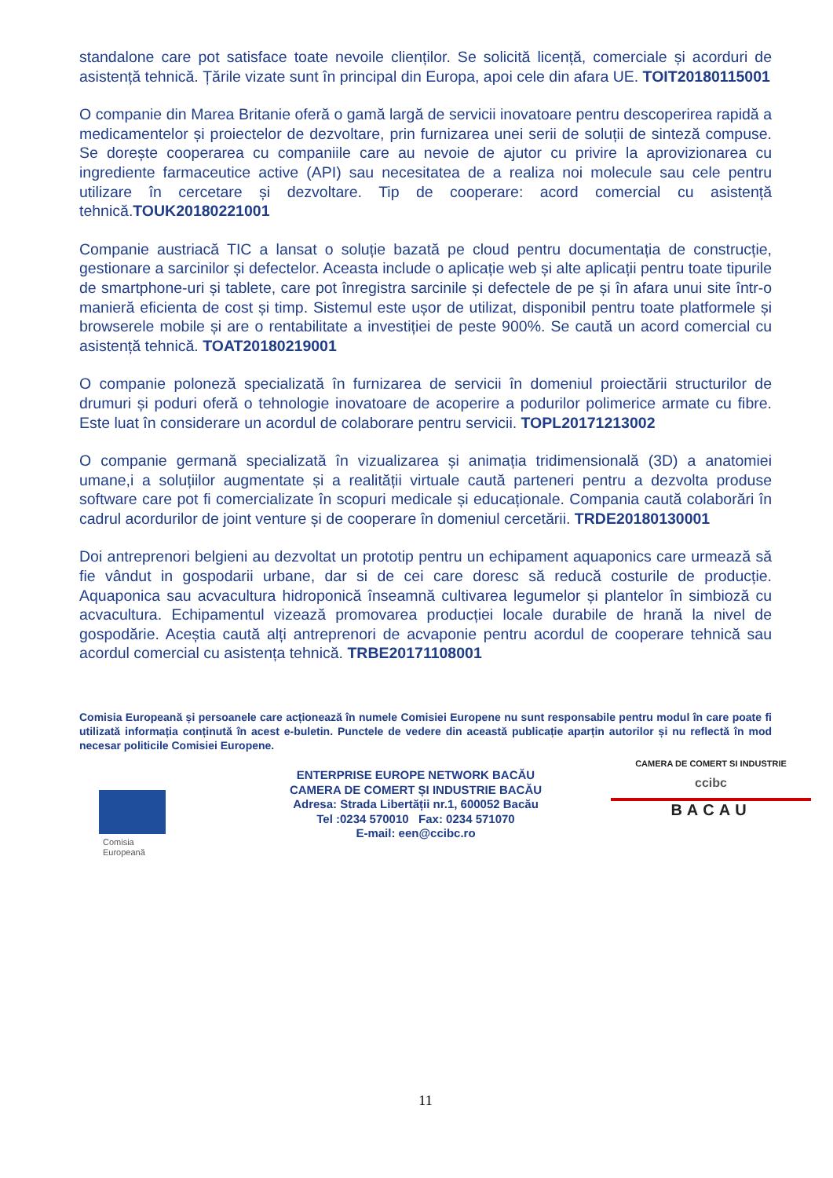standalone care pot satisface toate nevoile clienților. Se solicită licență, comerciale și acorduri de asistență tehnică. Țările vizate sunt în principal din Europa, apoi cele din afara UE. TOIT20180115001
O companie din Marea Britanie oferă o gamă largă de servicii inovatoare pentru descoperirea rapidă a medicamentelor și proiectelor de dezvoltare, prin furnizarea unei serii de soluții de sinteză compuse. Se dorește cooperarea cu companiile care au nevoie de ajutor cu privire la aprovizionarea cu ingrediente farmaceutice active (API) sau necesitatea de a realiza noi molecule sau cele pentru utilizare în cercetare și dezvoltare. Tip de cooperare: acord comercial cu asistență tehnică.TOUK20180221001
Companie austriacă TIC a lansat o soluție bazată pe cloud pentru documentația de construcție, gestionare a sarcinilor și defectelor. Aceasta include o aplicație web și alte aplicații pentru toate tipurile de smartphone-uri și tablete, care pot înregistra sarcinile și defectele de pe și în afara unui site într-o manieră eficienta de cost și timp. Sistemul este ușor de utilizat, disponibil pentru toate platformele și browserele mobile și are o rentabilitate a investiției de peste 900%. Se caută un acord comercial cu asistență tehnică. TOAT20180219001
O companie poloneză specializată în furnizarea de servicii în domeniul proiectării structurilor de drumuri și poduri oferă o tehnologie inovatoare de acoperire a podurilor polimerice armate cu fibre. Este luat în considerare un acordul de colaborare pentru servicii. TOPL20171213002
O companie germană specializată în vizualizarea și animația tridimensională (3D) a anatomiei umane,i a soluțiilor augmentate și a realității virtuale caută parteneri pentru a dezvolta produse software care pot fi comercializate în scopuri medicale și educaționale. Compania caută colaborări în cadrul acordurilor de joint venture și de cooperare în domeniul cercetării. TRDE20180130001
Doi antreprenori belgieni au dezvoltat un prototip pentru un echipament aquaponics care urmează să fie vândut in gospodarii urbane, dar si de cei care doresc să reducă costurile de producție. Aquaponica sau acvacultura hidroponică înseamnă cultivarea legumelor și plantelor în simbioză cu acvacultura. Echipamentul vizează promovarea producției locale durabile de hrană la nivel de gospodărie. Aceștia caută alți antreprenori de acvaponie pentru acordul de cooperare tehnică sau acordul comercial cu asistența tehnică. TRBE20171108001
Comisia Europeană și persoanele care acționează în numele Comisiei Europene nu sunt responsabile pentru modul în care poate fi utilizată informația conținută în acest e-buletin. Punctele de vedere din această publicație aparțin autorilor și nu reflectă în mod necesar politicile Comisiei Europene.
Comisia
Europeană
ENTERPRISE EUROPE NETWORK BACĂU
CAMERA DE COMERT ȘI INDUSTRIE BACĂU
Adresa: Strada Libertății nr.1, 600052 Bacău
Tel :0234 570010 Fax: 0234 571070
E-mail: een@ccibc.ro
CAMERA DE COMERT SI INDUSTRIE
ccibc
BACAU
11